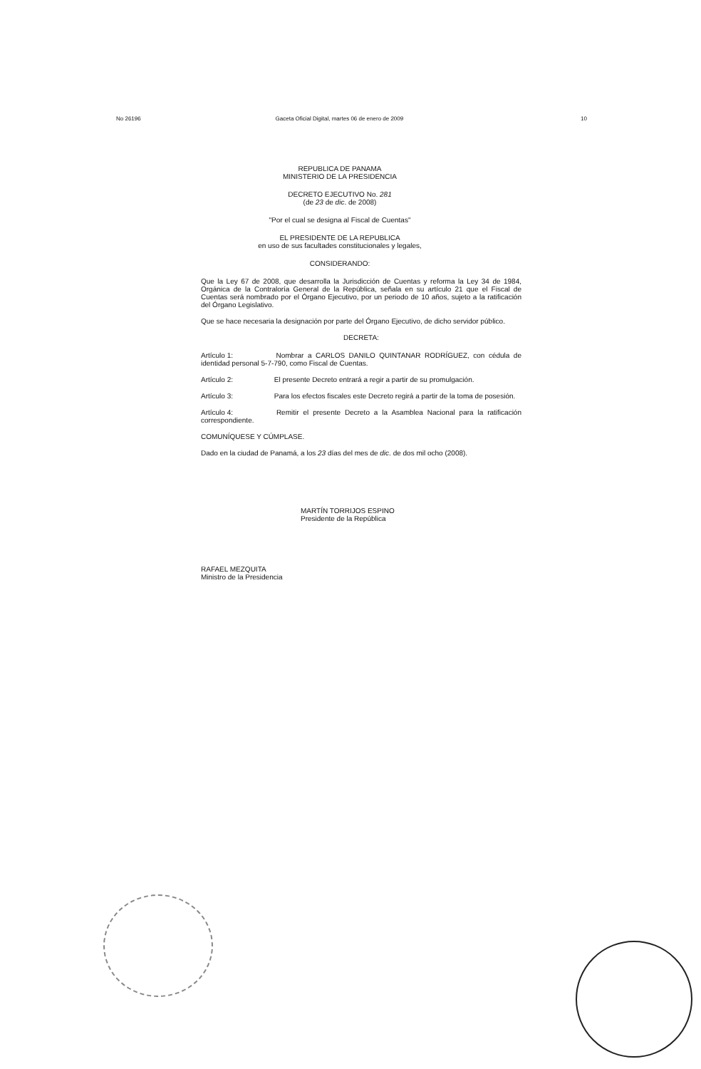No 26196 Gaceta Oficial Digital, martes 06 de enero de 2009 10
REPUBLICA DE PANAMA
MINISTERIO DE LA PRESIDENCIA
DECRETO EJECUTIVO No. 281
(de 23 de dic. de 2008)
"Por el cual se designa al Fiscal de Cuentas"
EL PRESIDENTE DE LA REPUBLICA
en uso de sus facultades constitucionales y legales,
CONSIDERANDO:
Que la Ley 67 de 2008, que desarrolla la Jurisdicción de Cuentas y reforma la Ley 34 de 1984, Orgánica de la Contraloría General de la República, señala en su artículo 21 que el Fiscal de Cuentas será nombrado por el Órgano Ejecutivo, por un periodo de 10 años, sujeto a la ratificación del Órgano Legislativo.
Que se hace necesaria la designación por parte del Órgano Ejecutivo, de dicho servidor público.
DECRETA:
Artículo 1: Nombrar a CARLOS DANILO QUINTANAR RODRÍGUEZ, con cédula de identidad personal 5-7-790, como Fiscal de Cuentas.
Artículo 2: El presente Decreto entrará a regir a partir de su promulgación.
Artículo 3: Para los efectos fiscales este Decreto regirá a partir de la toma de posesión.
Artículo 4: Remitir el presente Decreto a la Asamblea Nacional para la ratificación correspondiente.
COMUNÍQUESE Y CÚMPLASE.
Dado en la ciudad de Panamá, a los 23 días del mes de dic. de dos mil ocho (2008).
MARTÍN TORRIJOS ESPINO
Presidente de la República
RAFAEL MEZQUITA
Ministro de la Presidencia